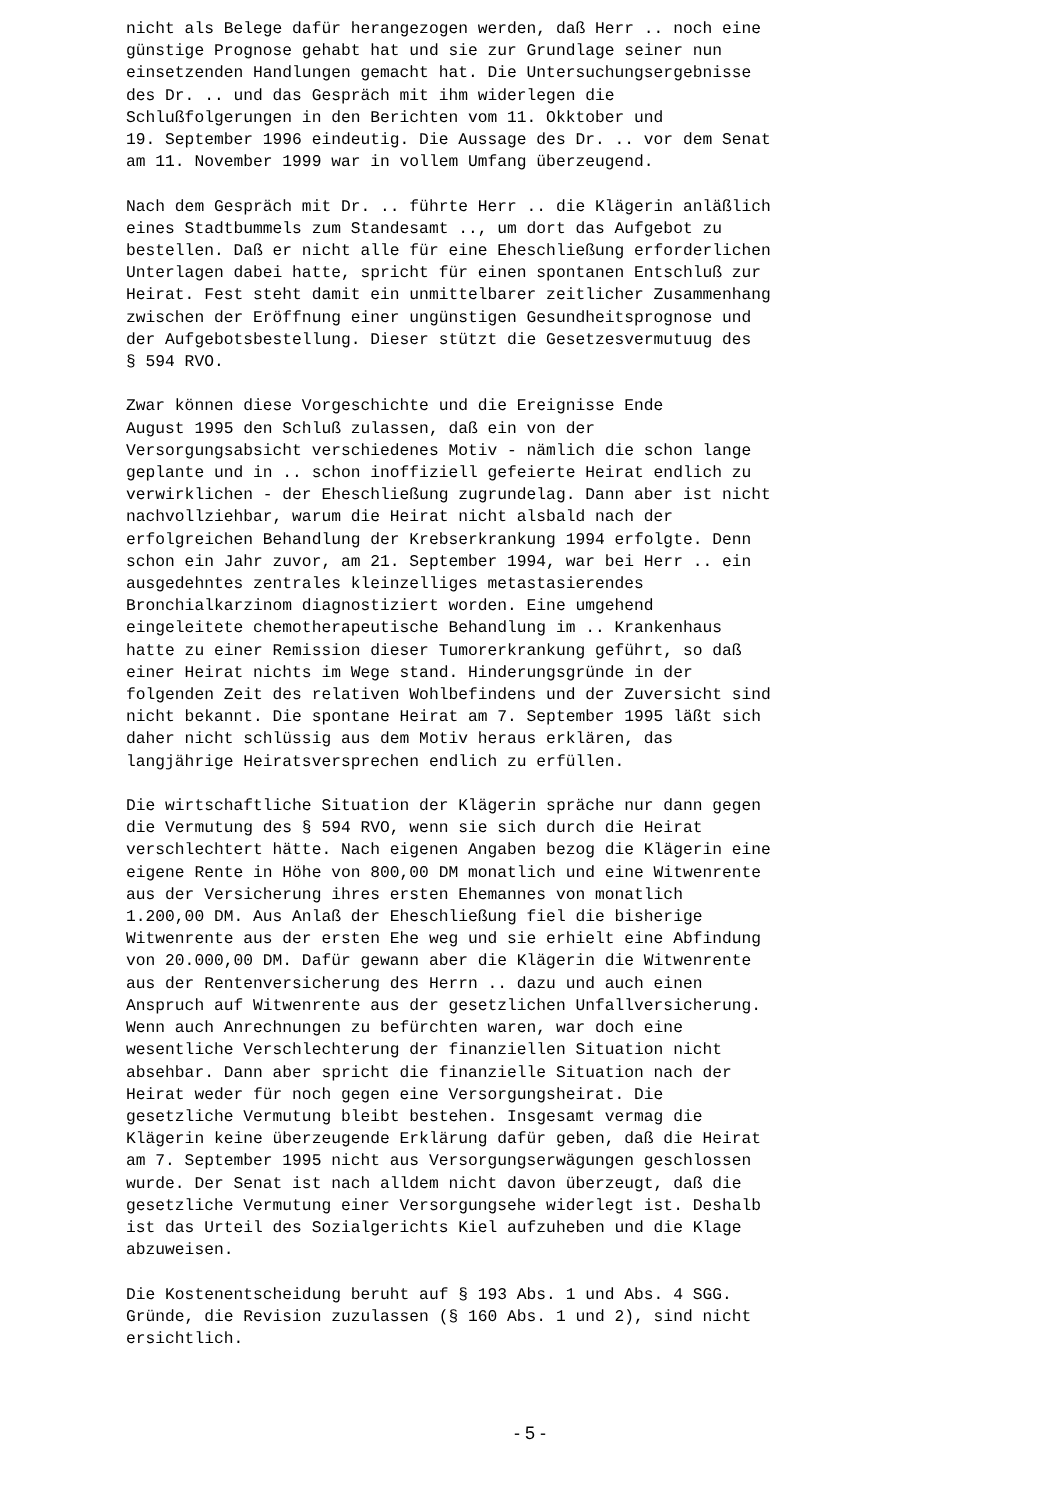nicht als Belege dafür herangezogen werden, daß Herr .. noch eine günstige Prognose gehabt hat und sie zur Grundlage seiner nun einsetzenden Handlungen gemacht hat. Die Untersuchungsergebnisse des Dr. .. und das Gespräch mit ihm widerlegen die Schlußfolgerungen in den Berichten vom 11. Okktober und 19. September 1996 eindeutig. Die Aussage des Dr. .. vor dem Senat am 11. November 1999 war in vollem Umfang überzeugend.
Nach dem Gespräch mit Dr. .. führte Herr .. die Klägerin anläßlich eines Stadtbummels zum Standesamt .., um dort das Aufgebot zu bestellen. Daß er nicht alle für eine Eheschließung erforderlichen Unterlagen dabei hatte, spricht für einen spontanen Entschluß zur Heirat. Fest steht damit ein unmittelbarer zeitlicher Zusammenhang zwischen der Eröffnung einer ungünstigen Gesundheitsprognose und der Aufgebotsbestellung. Dieser stützt die Gesetzesvermutuug des § 594 RVO.
Zwar können diese Vorgeschichte und die Ereignisse Ende August 1995 den Schluß zulassen, daß ein von der Versorgungsabsicht verschiedenes Motiv - nämlich die schon lange geplante und in .. schon inoffiziell gefeierte Heirat endlich zu verwirklichen - der Eheschließung zugrundelag. Dann aber ist nicht nachvollziehbar, warum die Heirat nicht alsbald nach der erfolgreichen Behandlung der Krebserkrankung 1994 erfolgte. Denn schon ein Jahr zuvor, am 21. September 1994, war bei Herr .. ein ausgedehntes zentrales kleinzelliges metastasierendes Bronchialkarzinom diagnostiziert worden. Eine umgehend eingeleitete chemotherapeutische Behandlung im .. Krankenhaus hatte zu einer Remission dieser Tumorerkrankung geführt, so daß einer Heirat nichts im Wege stand. Hinderungsgründe in der folgenden Zeit des relativen Wohlbefindens und der Zuversicht sind nicht bekannt. Die spontane Heirat am 7. September 1995 läßt sich daher nicht schlüssig aus dem Motiv heraus erklären, das langjährige Heiratsversprechen endlich zu erfüllen.
Die wirtschaftliche Situation der Klägerin spräche nur dann gegen die Vermutung des § 594 RVO, wenn sie sich durch die Heirat verschlechtert hätte. Nach eigenen Angaben bezog die Klägerin eine eigene Rente in Höhe von 800,00 DM monatlich und eine Witwenrente aus der Versicherung ihres ersten Ehemannes von monatlich 1.200,00 DM. Aus Anlaß der Eheschließung fiel die bisherige Witwenrente aus der ersten Ehe weg und sie erhielt eine Abfindung von 20.000,00 DM. Dafür gewann aber die Klägerin die Witwenrente aus der Rentenversicherung des Herrn .. dazu und auch einen Anspruch auf Witwenrente aus der gesetzlichen Unfallversicherung. Wenn auch Anrechnungen zu befürchten waren, war doch eine wesentliche Verschlechterung der finanziellen Situation nicht absehbar. Dann aber spricht die finanzielle Situation nach der Heirat weder für noch gegen eine Versorgungsheirat. Die gesetzliche Vermutung bleibt bestehen. Insgesamt vermag die Klägerin keine überzeugende Erklärung dafür geben, daß die Heirat am 7. September 1995 nicht aus Versorgungserwägungen geschlossen wurde. Der Senat ist nach alldem nicht davon überzeugt, daß die gesetzliche Vermutung einer Versorgungsehe widerlegt ist. Deshalb ist das Urteil des Sozialgerichts Kiel aufzuheben und die Klage abzuweisen.
Die Kostenentscheidung beruht auf § 193 Abs. 1 und Abs. 4 SGG. Gründe, die Revision zuzulassen (§ 160 Abs. 1 und 2), sind nicht ersichtlich.
- 5 -